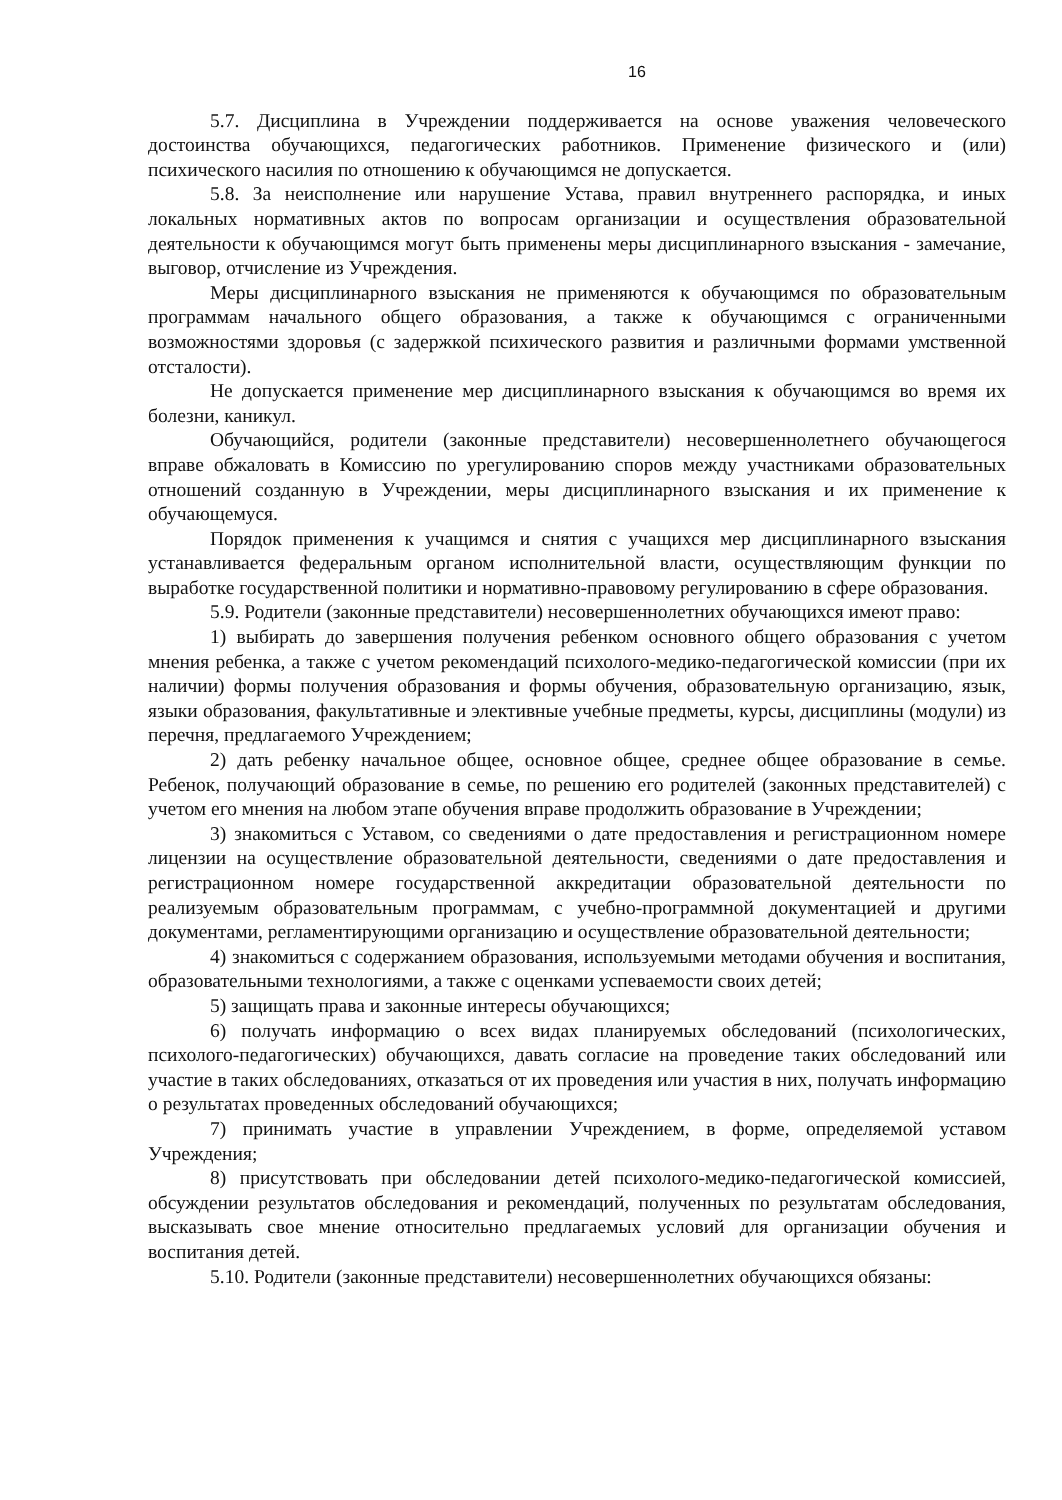16
5.7. Дисциплина в Учреждении поддерживается на основе уважения человеческого достоинства обучающихся, педагогических работников. Применение физического и (или) психического насилия по отношению к обучающимся не допускается.
5.8. За неисполнение или нарушение Устава, правил внутреннего распорядка, и иных локальных нормативных актов по вопросам организации и осуществления образовательной деятельности к обучающимся могут быть применены меры дисциплинарного взыскания - замечание, выговор, отчисление из Учреждения.
Меры дисциплинарного взыскания не применяются к обучающимся по образовательным программам начального общего образования, а также к обучающимся с ограниченными возможностями здоровья (с задержкой психического развития и различными формами умственной отсталости).
Не допускается применение мер дисциплинарного взыскания к обучающимся во время их болезни, каникул.
Обучающийся, родители (законные представители) несовершеннолетнего обучающегося вправе обжаловать в Комиссию по урегулированию споров между участниками образовательных отношений созданную в Учреждении, меры дисциплинарного взыскания и их применение к обучающемуся.
Порядок применения к учащимся и снятия с учащихся мер дисциплинарного взыскания устанавливается федеральным органом исполнительной власти, осуществляющим функции по выработке государственной политики и нормативно-правовому регулированию в сфере образования.
5.9. Родители (законные представители) несовершеннолетних обучающихся имеют право:
1) выбирать до завершения получения ребенком основного общего образования с учетом мнения ребенка, а также с учетом рекомендаций психолого-медико-педагогической комиссии (при их наличии) формы получения образования и формы обучения, образовательную организацию, язык, языки образования, факультативные и элективные учебные предметы, курсы, дисциплины (модули) из перечня, предлагаемого Учреждением;
2) дать ребенку начальное общее, основное общее, среднее общее образование в семье. Ребенок, получающий образование в семье, по решению его родителей (законных представителей) с учетом его мнения на любом этапе обучения вправе продолжить образование в Учреждении;
3) знакомиться с Уставом, со сведениями о дате предоставления и регистрационном номере лицензии на осуществление образовательной деятельности, сведениями о дате предоставления и регистрационном номере государственной аккредитации образовательной деятельности по реализуемым образовательным программам, с учебно-программной документацией и другими документами, регламентирующими организацию и осуществление образовательной деятельности;
4) знакомиться с содержанием образования, используемыми методами обучения и воспитания, образовательными технологиями, а также с оценками успеваемости своих детей;
5) защищать права и законные интересы обучающихся;
6) получать информацию о всех видах планируемых обследований (психологических, психолого-педагогических) обучающихся, давать согласие на проведение таких обследований или участие в таких обследованиях, отказаться от их проведения или участия в них, получать информацию о результатах проведенных обследований обучающихся;
7) принимать участие в управлении Учреждением, в форме, определяемой уставом Учреждения;
8) присутствовать при обследовании детей психолого-медико-педагогической комиссией, обсуждении результатов обследования и рекомендаций, полученных по результатам обследования, высказывать свое мнение относительно предлагаемых условий для организации обучения и воспитания детей.
5.10. Родители (законные представители) несовершеннолетних обучающихся обязаны: